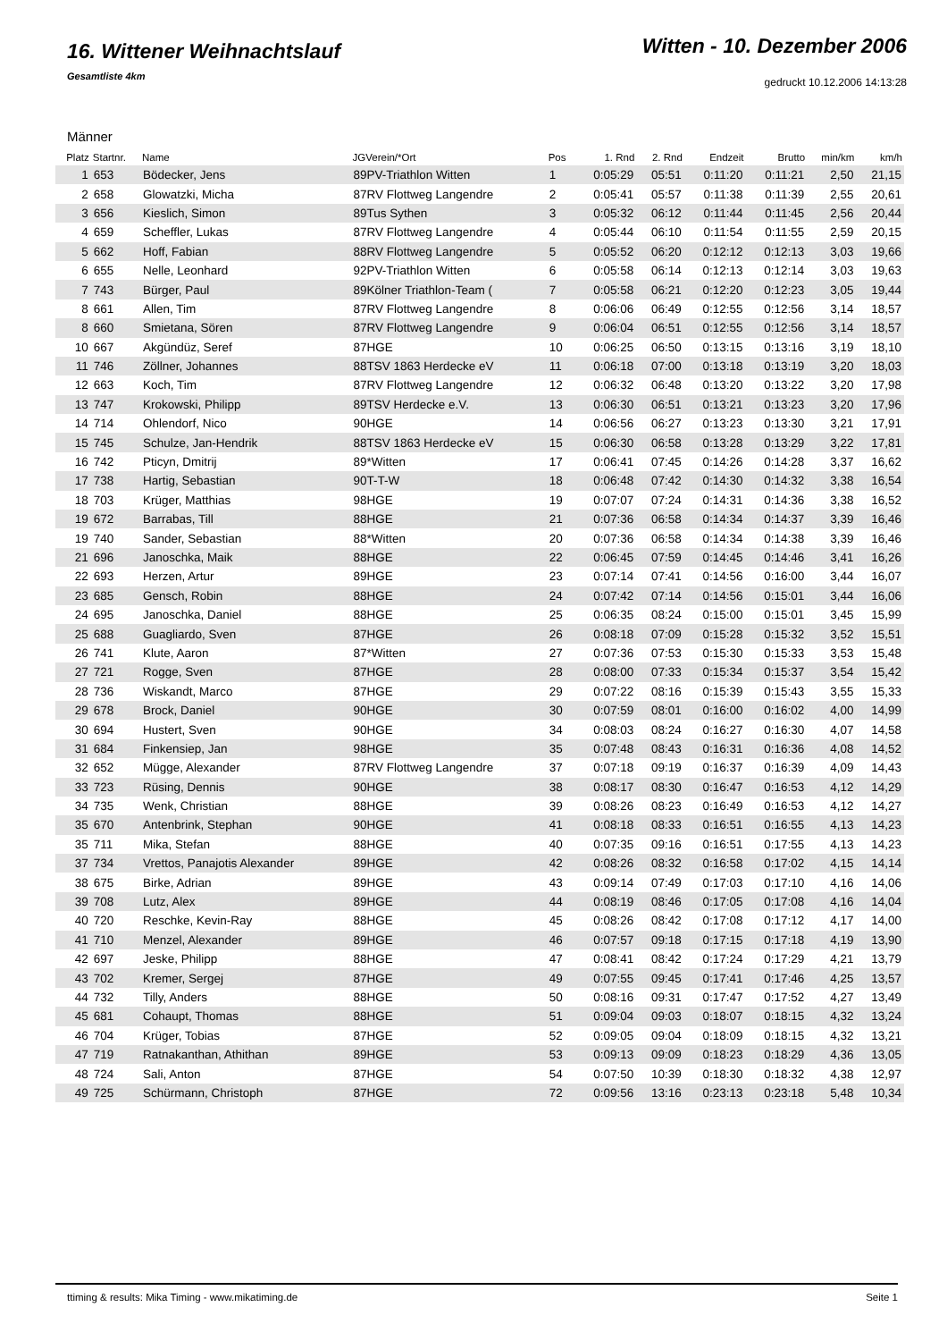16. Wittener Weihnachtslauf
Gesamtliste 4km
Witten - 10. Dezember 2006
gedruckt 10.12.2006 14:13:28
Männer
| Platz | Startnr. | Name | JGVerein/*Ort | Pos | 1. Rnd | 2. Rnd | Endzeit | Brutto | min/km | km/h |
| --- | --- | --- | --- | --- | --- | --- | --- | --- | --- | --- |
| 1 | 653 | Bödecker, Jens | 89PV-Triathlon Witten | 1 | 0:05:29 | 05:51 | 0:11:20 | 0:11:21 | 2,50 | 21,15 |
| 2 | 658 | Glowatzki, Micha | 87RV Flottweg Langendre | 2 | 0:05:41 | 05:57 | 0:11:38 | 0:11:39 | 2,55 | 20,61 |
| 3 | 656 | Kieslich, Simon | 89Tus Sythen | 3 | 0:05:32 | 06:12 | 0:11:44 | 0:11:45 | 2,56 | 20,44 |
| 4 | 659 | Scheffler, Lukas | 87RV Flottweg Langendre | 4 | 0:05:44 | 06:10 | 0:11:54 | 0:11:55 | 2,59 | 20,15 |
| 5 | 662 | Hoff, Fabian | 88RV Flottweg Langendre | 5 | 0:05:52 | 06:20 | 0:12:12 | 0:12:13 | 3,03 | 19,66 |
| 6 | 655 | Nelle, Leonhard | 92PV-Triathlon Witten | 6 | 0:05:58 | 06:14 | 0:12:13 | 0:12:14 | 3,03 | 19,63 |
| 7 | 743 | Bürger, Paul | 89Kölner Triathlon-Team ( | 7 | 0:05:58 | 06:21 | 0:12:20 | 0:12:23 | 3,05 | 19,44 |
| 8 | 661 | Allen, Tim | 87RV Flottweg Langendre | 8 | 0:06:06 | 06:49 | 0:12:55 | 0:12:56 | 3,14 | 18,57 |
| 8 | 660 | Smietana, Sören | 87RV Flottweg Langendre | 9 | 0:06:04 | 06:51 | 0:12:55 | 0:12:56 | 3,14 | 18,57 |
| 10 | 667 | Akgündüz, Seref | 87HGE | 10 | 0:06:25 | 06:50 | 0:13:15 | 0:13:16 | 3,19 | 18,10 |
| 11 | 746 | Zöllner, Johannes | 88TSV 1863 Herdecke eV | 11 | 0:06:18 | 07:00 | 0:13:18 | 0:13:19 | 3,20 | 18,03 |
| 12 | 663 | Koch, Tim | 87RV Flottweg Langendre | 12 | 0:06:32 | 06:48 | 0:13:20 | 0:13:22 | 3,20 | 17,98 |
| 13 | 747 | Krokowski, Philipp | 89TSV Herdecke e.V. | 13 | 0:06:30 | 06:51 | 0:13:21 | 0:13:23 | 3,20 | 17,96 |
| 14 | 714 | Ohlendorf, Nico | 90HGE | 14 | 0:06:56 | 06:27 | 0:13:23 | 0:13:30 | 3,21 | 17,91 |
| 15 | 745 | Schulze, Jan-Hendrik | 88TSV 1863 Herdecke eV | 15 | 0:06:30 | 06:58 | 0:13:28 | 0:13:29 | 3,22 | 17,81 |
| 16 | 742 | Pticyn, Dmitrij | 89*Witten | 17 | 0:06:41 | 07:45 | 0:14:26 | 0:14:28 | 3,37 | 16,62 |
| 17 | 738 | Hartig, Sebastian | 90T-T-W | 18 | 0:06:48 | 07:42 | 0:14:30 | 0:14:32 | 3,38 | 16,54 |
| 18 | 703 | Krüger, Matthias | 98HGE | 19 | 0:07:07 | 07:24 | 0:14:31 | 0:14:36 | 3,38 | 16,52 |
| 19 | 672 | Barrabas, Till | 88HGE | 21 | 0:07:36 | 06:58 | 0:14:34 | 0:14:37 | 3,39 | 16,46 |
| 19 | 740 | Sander, Sebastian | 88*Witten | 20 | 0:07:36 | 06:58 | 0:14:34 | 0:14:38 | 3,39 | 16,46 |
| 21 | 696 | Janoschka, Maik | 88HGE | 22 | 0:06:45 | 07:59 | 0:14:45 | 0:14:46 | 3,41 | 16,26 |
| 22 | 693 | Herzen, Artur | 89HGE | 23 | 0:07:14 | 07:41 | 0:14:56 | 0:16:00 | 3,44 | 16,07 |
| 23 | 685 | Gensch, Robin | 88HGE | 24 | 0:07:42 | 07:14 | 0:14:56 | 0:15:01 | 3,44 | 16,06 |
| 24 | 695 | Janoschka, Daniel | 88HGE | 25 | 0:06:35 | 08:24 | 0:15:00 | 0:15:01 | 3,45 | 15,99 |
| 25 | 688 | Guagliardo, Sven | 87HGE | 26 | 0:08:18 | 07:09 | 0:15:28 | 0:15:32 | 3,52 | 15,51 |
| 26 | 741 | Klute, Aaron | 87*Witten | 27 | 0:07:36 | 07:53 | 0:15:30 | 0:15:33 | 3,53 | 15,48 |
| 27 | 721 | Rogge, Sven | 87HGE | 28 | 0:08:00 | 07:33 | 0:15:34 | 0:15:37 | 3,54 | 15,42 |
| 28 | 736 | Wiskandt, Marco | 87HGE | 29 | 0:07:22 | 08:16 | 0:15:39 | 0:15:43 | 3,55 | 15,33 |
| 29 | 678 | Brock, Daniel | 90HGE | 30 | 0:07:59 | 08:01 | 0:16:00 | 0:16:02 | 4,00 | 14,99 |
| 30 | 694 | Hustert, Sven | 90HGE | 34 | 0:08:03 | 08:24 | 0:16:27 | 0:16:30 | 4,07 | 14,58 |
| 31 | 684 | Finkensiep, Jan | 98HGE | 35 | 0:07:48 | 08:43 | 0:16:31 | 0:16:36 | 4,08 | 14,52 |
| 32 | 652 | Mügge, Alexander | 87RV Flottweg Langendre | 37 | 0:07:18 | 09:19 | 0:16:37 | 0:16:39 | 4,09 | 14,43 |
| 33 | 723 | Rüsing, Dennis | 90HGE | 38 | 0:08:17 | 08:30 | 0:16:47 | 0:16:53 | 4,12 | 14,29 |
| 34 | 735 | Wenk, Christian | 88HGE | 39 | 0:08:26 | 08:23 | 0:16:49 | 0:16:53 | 4,12 | 14,27 |
| 35 | 670 | Antenbrink, Stephan | 90HGE | 41 | 0:08:18 | 08:33 | 0:16:51 | 0:16:55 | 4,13 | 14,23 |
| 35 | 711 | Mika, Stefan | 88HGE | 40 | 0:07:35 | 09:16 | 0:16:51 | 0:17:55 | 4,13 | 14,23 |
| 37 | 734 | Vrettos, Panajotis Alexander | 89HGE | 42 | 0:08:26 | 08:32 | 0:16:58 | 0:17:02 | 4,15 | 14,14 |
| 38 | 675 | Birke, Adrian | 89HGE | 43 | 0:09:14 | 07:49 | 0:17:03 | 0:17:10 | 4,16 | 14,06 |
| 39 | 708 | Lutz, Alex | 89HGE | 44 | 0:08:19 | 08:46 | 0:17:05 | 0:17:08 | 4,16 | 14,04 |
| 40 | 720 | Reschke, Kevin-Ray | 88HGE | 45 | 0:08:26 | 08:42 | 0:17:08 | 0:17:12 | 4,17 | 14,00 |
| 41 | 710 | Menzel, Alexander | 89HGE | 46 | 0:07:57 | 09:18 | 0:17:15 | 0:17:18 | 4,19 | 13,90 |
| 42 | 697 | Jeske, Philipp | 88HGE | 47 | 0:08:41 | 08:42 | 0:17:24 | 0:17:29 | 4,21 | 13,79 |
| 43 | 702 | Kremer, Sergej | 87HGE | 49 | 0:07:55 | 09:45 | 0:17:41 | 0:17:46 | 4,25 | 13,57 |
| 44 | 732 | Tilly, Anders | 88HGE | 50 | 0:08:16 | 09:31 | 0:17:47 | 0:17:52 | 4,27 | 13,49 |
| 45 | 681 | Cohaupt, Thomas | 88HGE | 51 | 0:09:04 | 09:03 | 0:18:07 | 0:18:15 | 4,32 | 13,24 |
| 46 | 704 | Krüger, Tobias | 87HGE | 52 | 0:09:05 | 09:04 | 0:18:09 | 0:18:15 | 4,32 | 13,21 |
| 47 | 719 | Ratnakanthan, Athithan | 89HGE | 53 | 0:09:13 | 09:09 | 0:18:23 | 0:18:29 | 4,36 | 13,05 |
| 48 | 724 | Sali, Anton | 87HGE | 54 | 0:07:50 | 10:39 | 0:18:30 | 0:18:32 | 4,38 | 12,97 |
| 49 | 725 | Schürmann, Christoph | 87HGE | 72 | 0:09:56 | 13:16 | 0:23:13 | 0:23:18 | 5,48 | 10,34 |
ttiming & results: Mika Timing - www.mikatiming.de Seite 1